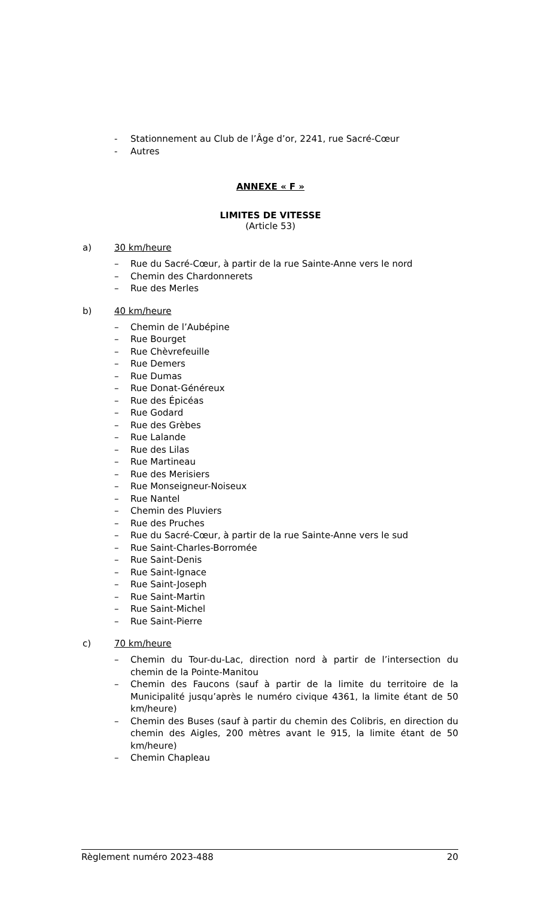- Stationnement au Club de l’Âge d’or, 2241, rue Sacré-Cœur
- Autres
ANNEXE « F »
LIMITES DE VITESSE
(Article 53)
a) 30 km/heure
– Rue du Sacré-Cœur, à partir de la rue Sainte-Anne vers le nord
– Chemin des Chardonnerets
– Rue des Merles
b) 40 km/heure
– Chemin de l’Aubépine
– Rue Bourget
– Rue Chèvrefeuille
– Rue Demers
– Rue Dumas
– Rue Donat-Généreux
– Rue des Épicéas
– Rue Godard
– Rue des Grèbes
– Rue Lalande
– Rue des Lilas
– Rue Martineau
– Rue des Merisiers
– Rue Monseigneur-Noiseux
– Rue Nantel
– Chemin des Pluviers
– Rue des Pruches
– Rue du Sacré-Cœur, à partir de la rue Sainte-Anne vers le sud
– Rue Saint-Charles-Borromée
– Rue Saint-Denis
– Rue Saint-Ignace
– Rue Saint-Joseph
– Rue Saint-Martin
– Rue Saint-Michel
– Rue Saint-Pierre
c) 70 km/heure
– Chemin du Tour-du-Lac, direction nord à partir de l’intersection du chemin de la Pointe-Manitou
– Chemin des Faucons (sauf à partir de la limite du territoire de la Municipalité jusqu’après le numéro civique 4361, la limite étant de 50 km/heure)
– Chemin des Buses (sauf à partir du chemin des Colibris, en direction du chemin des Aigles, 200 mètres avant le 915, la limite étant de 50 km/heure)
– Chemin Chapleau
Règlement numéro 2023-488 20